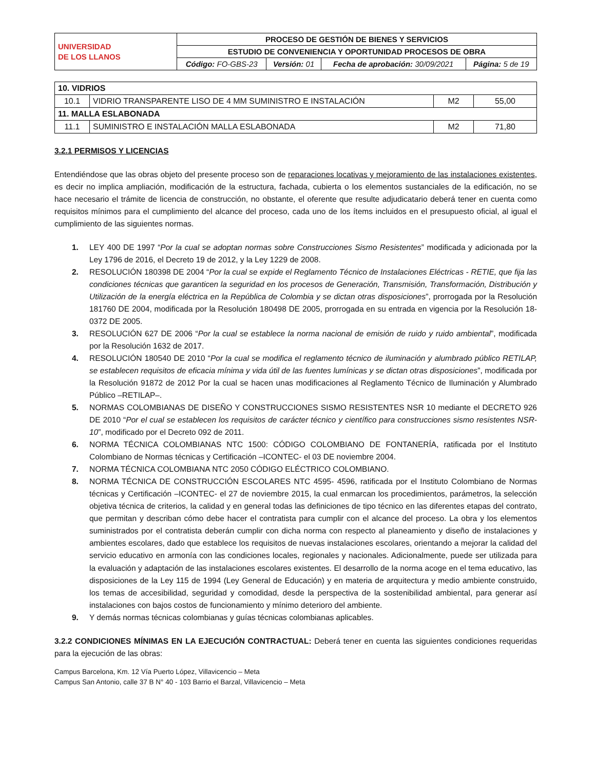| UNIVERSIDAD DE LOS LLANOS | PROCESO DE GESTIÓN DE BIENES Y SERVICIOS | | | |
| | ESTUDIO DE CONVENIENCIA Y OPORTUNIDAD PROCESOS DE OBRA | | | |
| | Código: FO-GBS-23 | Versión: 01 | Fecha de aprobación: 30/09/2021 | Página: 5 de 19 |
| 10. VIDRIOS | | | |
| 10.1 | VIDRIO TRANSPARENTE LISO DE 4 MM SUMINISTRO E INSTALACIÓN | M2 | 55,00 |
| 11. MALLA ESLABONADA | | | |
| 11.1 | SUMINISTRO E INSTALACIÓN MALLA ESLABONADA | M2 | 71,80 |
3.2.1 PERMISOS Y LICENCIAS
Entendiéndose que las obras objeto del presente proceso son de reparaciones locativas y mejoramiento de las instalaciones existentes, es decir no implica ampliación, modificación de la estructura, fachada, cubierta o los elementos sustanciales de la edificación, no se hace necesario el trámite de licencia de construcción, no obstante, el oferente que resulte adjudicatario deberá tener en cuenta como requisitos mínimos para el cumplimiento del alcance del proceso, cada uno de los ítems incluidos en el presupuesto oficial, al igual el cumplimiento de las siguientes normas.
1. LEY 400 DE 1997 “Por la cual se adoptan normas sobre Construcciones Sismo Resistentes” modificada y adicionada por la Ley 1796 de 2016, el Decreto 19 de 2012, y la Ley 1229 de 2008.
2. RESOLUCIÓN 180398 DE 2004 “Por la cual se expide el Reglamento Técnico de Instalaciones Eléctricas - RETIE, que fija las condiciones técnicas que garanticen la seguridad en los procesos de Generación, Transmisión, Transformación, Distribución y Utilización de la energía eléctrica en la República de Colombia y se dictan otras disposiciones”, prorrogada por la Resolución 181760 DE 2004, modificada por la Resolución 180498 DE 2005, prorrogada en su entrada en vigencia por la Resolución 18-0372 DE 2005.
3. RESOLUCIÓN 627 DE 2006 “Por la cual se establece la norma nacional de emisión de ruido y ruido ambiental”, modificada por la Resolución 1632 de 2017.
4. RESOLUCIÓN 180540 DE 2010 “Por la cual se modifica el reglamento técnico de iluminación y alumbrado público RETILAP, se establecen requisitos de eficacia mínima y vida útil de las fuentes lumínicas y se dictan otras disposiciones”, modificada por la Resolución 91872 de 2012 Por la cual se hacen unas modificaciones al Reglamento Técnico de Iluminación y Alumbrado Público –RETILAP–.
5. NORMAS COLOMBIANAS DE DISEÑO Y CONSTRUCCIONES SISMO RESISTENTES NSR 10 mediante el DECRETO 926 DE 2010 “Por el cual se establecen los requisitos de carácter técnico y científico para construcciones sismo resistentes NSR-10”, modificado por el Decreto 092 de 2011.
6. NORMA TÉCNICA COLOMBIANAS NTC 1500: CÓDIGO COLOMBIANO DE FONTANERÍA, ratificada por el Instituto Colombiano de Normas técnicas y Certificación –ICONTEC- el 03 DE noviembre 2004.
7. NORMA TÉCNICA COLOMBIANA NTC 2050 CÓDIGO ELÉCTRICO COLOMBIANO.
8. NORMA TÉCNICA DE CONSTRUCCIÓN ESCOLARES NTC 4595- 4596, ratificada por el Instituto Colombiano de Normas técnicas y Certificación –ICONTEC- el 27 de noviembre 2015, la cual enmarcan los procedimientos, parámetros, la selección objetiva técnica de criterios, la calidad y en general todas las definiciones de tipo técnico en las diferentes etapas del contrato, que permitan y describan cómo debe hacer el contratista para cumplir con el alcance del proceso. La obra y los elementos suministrados por el contratista deberán cumplir con dicha norma con respecto al planeamiento y diseño de instalaciones y ambientes escolares, dado que establece los requisitos de nuevas instalaciones escolares, orientando a mejorar la calidad del servicio educativo en armonía con las condiciones locales, regionales y nacionales. Adicionalmente, puede ser utilizada para la evaluación y adaptación de las instalaciones escolares existentes. El desarrollo de la norma acoge en el tema educativo, las disposiciones de la Ley 115 de 1994 (Ley General de Educación) y en materia de arquitectura y medio ambiente construido, los temas de accesibilidad, seguridad y comodidad, desde la perspectiva de la sostenibilidad ambiental, para generar así instalaciones con bajos costos de funcionamiento y mínimo deterioro del ambiente.
9. Y demás normas técnicas colombianas y guías técnicas colombianas aplicables.
3.2.2 CONDICIONES MÍNIMAS EN LA EJECUCIÓN CONTRACTUAL: Deberá tener en cuenta las siguientes condiciones requeridas para la ejecución de las obras:
Campus Barcelona, Km. 12 Vía Puerto López, Villavicencio – Meta
Campus San Antonio, calle 37 B N° 40 - 103 Barrio el Barzal, Villavicencio – Meta